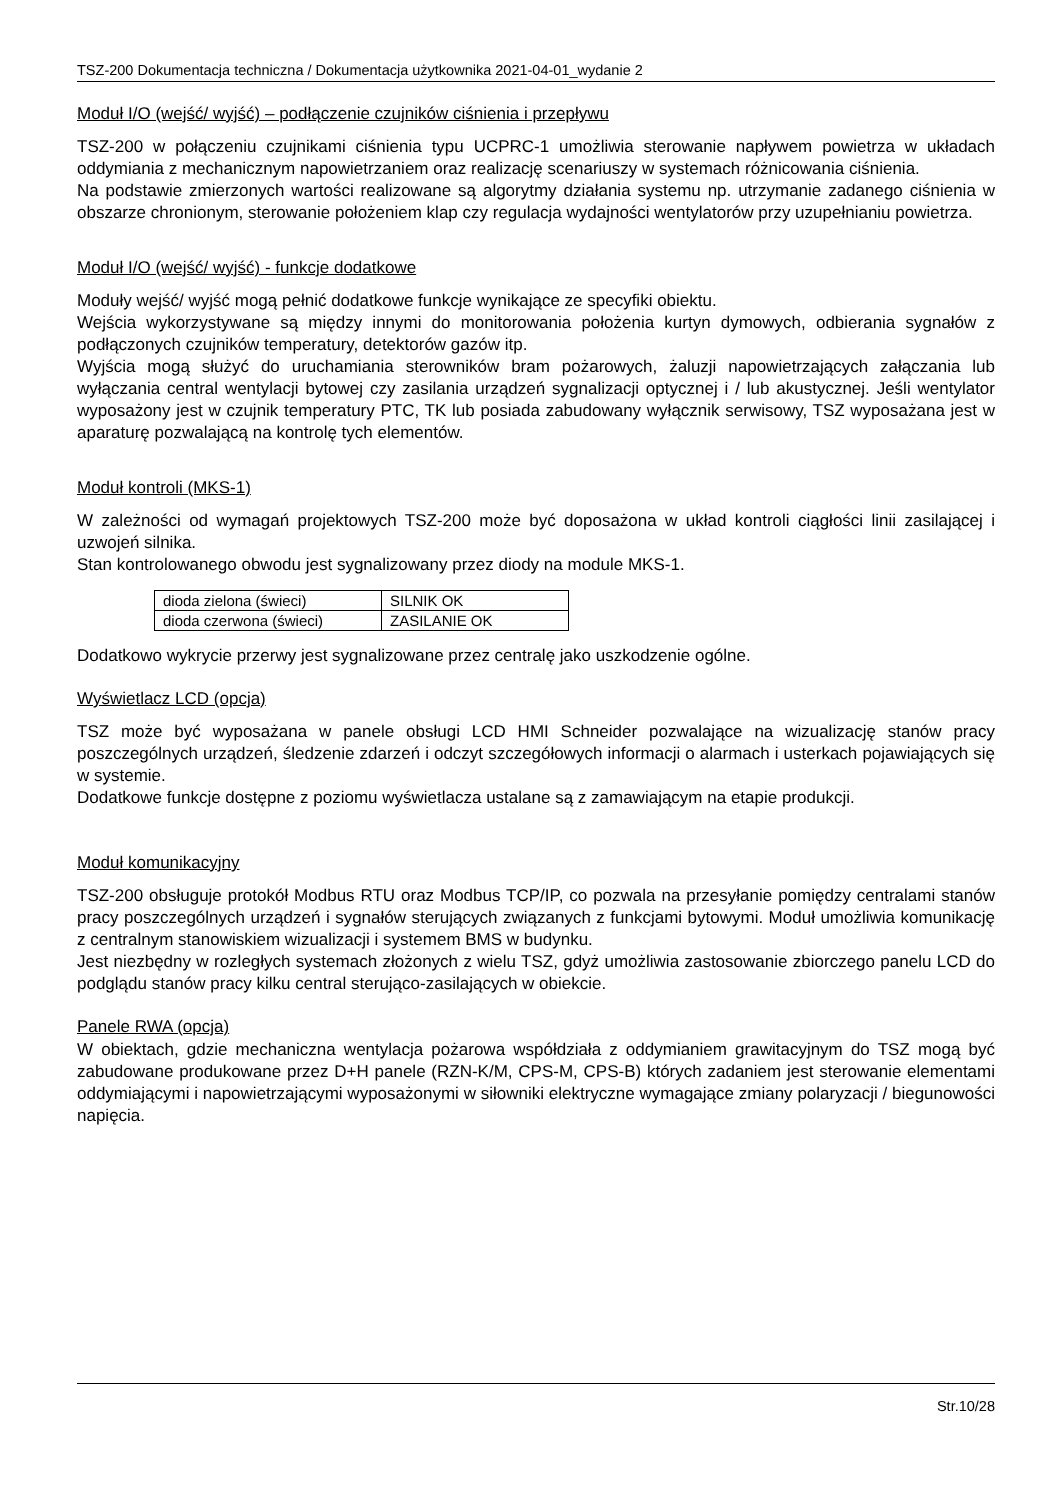TSZ-200 Dokumentacja techniczna / Dokumentacja użytkownika 2021-04-01_wydanie 2
Moduł I/O (wejść/ wyjść) – podłączenie czujników ciśnienia i przepływu
TSZ-200 w połączeniu czujnikami ciśnienia typu UCPRC-1 umożliwia sterowanie napływem powietrza w układach oddymiania z mechanicznym napowietrzaniem oraz realizację scenariuszy w systemach różnicowania ciśnienia.
Na podstawie zmierzonych wartości realizowane są algorytmy działania systemu np. utrzymanie zadanego ciśnienia w obszarze chronionym, sterowanie położeniem klap czy regulacja wydajności wentylatorów przy uzupełnianiu powietrza.
Moduł I/O (wejść/ wyjść) - funkcje dodatkowe
Moduły wejść/ wyjść mogą pełnić dodatkowe funkcje wynikające ze specyfiki obiektu.
Wejścia wykorzystywane są między innymi do monitorowania położenia kurtyn dymowych, odbierania sygnałów z podłączonych czujników temperatury, detektorów gazów itp.
Wyjścia mogą służyć do uruchamiania sterowników bram pożarowych, żaluzji napowietrzających załączania lub wyłączania central wentylacji bytowej czy zasilania urządzeń sygnalizacji optycznej i / lub akustycznej. Jeśli wentylator wyposażony jest w czujnik temperatury PTC, TK lub posiada zabudowany wyłącznik serwisowy, TSZ wyposażana jest w aparaturę pozwalającą na kontrolę tych elementów.
Moduł kontroli (MKS-1)
W zależności od wymagań projektowych TSZ-200 może być doposażona w układ kontroli ciągłości linii zasilającej i uzwojeń silnika.
Stan kontrolowanego obwodu jest sygnalizowany przez diody na module MKS-1.
| dioda zielona (świeci) | SILNIK OK |
| dioda czerwona (świeci) | ZASILANIE OK |
Dodatkowo wykrycie przerwy jest sygnalizowane przez centralę jako uszkodzenie ogólne.
Wyświetlacz LCD (opcja)
TSZ może być wyposażana w panele obsługi LCD HMI Schneider pozwalające na wizualizację stanów pracy poszczególnych urządzeń, śledzenie zdarzeń i odczyt szczegółowych informacji o alarmach i usterkach pojawiających się w systemie.
Dodatkowe funkcje dostępne z poziomu wyświetlacza ustalane są z zamawiającym na etapie produkcji.
Moduł komunikacyjny
TSZ-200 obsługuje protokół Modbus RTU oraz Modbus TCP/IP, co pozwala na przesyłanie pomiędzy centralami stanów pracy poszczególnych urządzeń i sygnałów sterujących związanych z funkcjami bytowymi. Moduł umożliwia komunikację z centralnym stanowiskiem wizualizacji i systemem BMS w budynku.
Jest niezbędny w rozległych systemach złożonych z wielu TSZ, gdyż umożliwia zastosowanie zbiorczego panelu LCD do podglądu stanów pracy kilku central sterująco-zasilających w obiekcie.
Panele RWA (opcja)
W obiektach, gdzie mechaniczna wentylacja pożarowa współdziała z oddymianiem grawitacyjnym do TSZ mogą być zabudowane produkowane przez D+H panele (RZN-K/M, CPS-M, CPS-B) których zadaniem jest sterowanie elementami oddymiającymi i napowietrzającymi wyposażonymi w siłowniki elektryczne wymagające zmiany polaryzacji / biegunowości napięcia.
Str.10/28